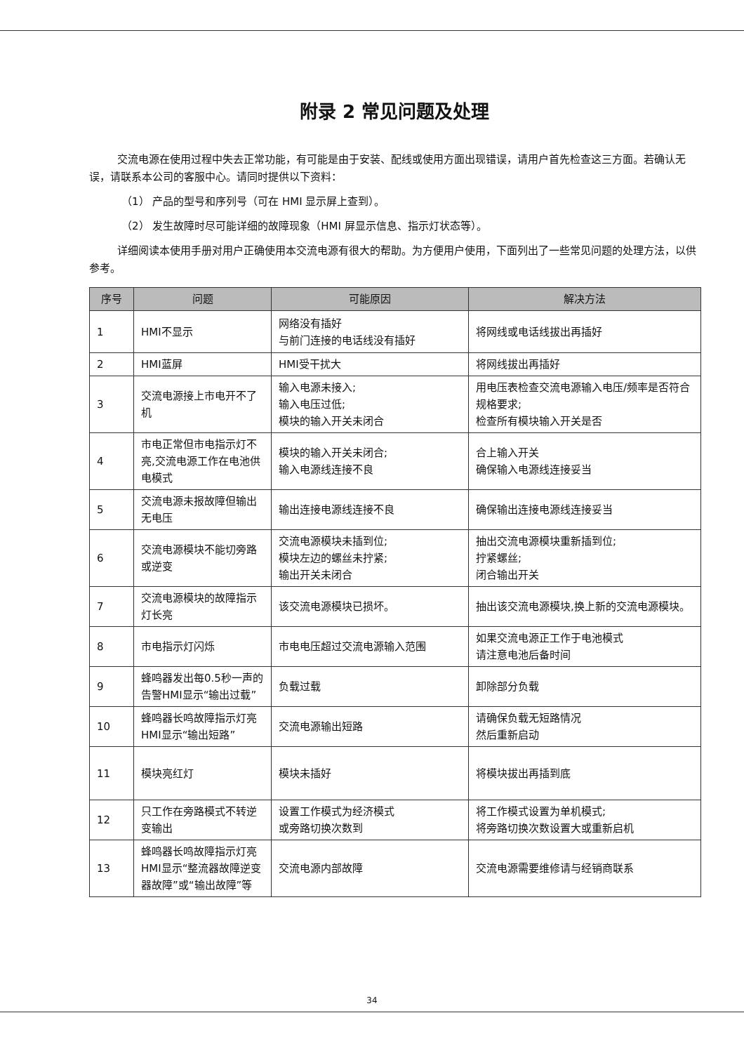附录 2 常见问题及处理
交流电源在使用过程中失去正常功能，有可能是由于安装、配线或使用方面出现错误，请用户首先检查这三方面。若确认无误，请联系本公司的客服中心。请同时提供以下资料：
（1） 产品的型号和序列号（可在 HMI 显示屏上查到）。
（2） 发生故障时尽可能详细的故障现象（HMI 屏显示信息、指示灯状态等）。
详细阅读本使用手册对用户正确使用本交流电源有很大的帮助。为方便用户使用，下面列出了一些常见问题的处理方法，以供参考。
| 序号 | 问题 | 可能原因 | 解决方法 |
| --- | --- | --- | --- |
| 1 | HMI不显示 | 网络没有插好 与前门连接的电话线没有插好 | 将网线或电话线拔出再插好 |
| 2 | HMI蓝屏 | HMI受干扰大 | 将网线拔出再插好 |
| 3 | 交流电源接上市电开不了机 | 输入电源未接入; 输入电压过低; 模块的输入开关未闭合 | 用电压表检查交流电源输入电压/频率是否符合规格要求; 检查所有模块输入开关是否 |
| 4 | 市电正常但市电指示灯不亮,交流电源工作在电池供电模式 | 模块的输入开关未闭合; 输入电源线连接不良 | 合上输入开关 确保输入电源线连接妥当 |
| 5 | 交流电源未报故障但输出无电压 | 输出连接电源线连接不良 | 确保输出连接电源线连接妥当 |
| 6 | 交流电源模块不能切旁路或逆变 | 交流电源模块未插到位; 模块左边的螺丝未拧紧; 输出开关未闭合 | 抽出交流电源模块重新插到位; 拧紧螺丝; 闭合输出开关 |
| 7 | 交流电源模块的故障指示灯长亮 | 该交流电源模块已损坏。 | 抽出该交流电源模块,换上新的交流电源模块。 |
| 8 | 市电指示灯闪烁 | 市电电压超过交流电源输入范围 | 如果交流电源正工作于电池模式 请注意电池后备时间 |
| 9 | 蜂鸣器发出每0.5秒一声的告警HMI显示“输出过载” | 负载过载 | 卸除部分负载 |
| 10 | 蜂鸣器长鸣故障指示灯亮HMI显示“输出短路” | 交流电源输出短路 | 请确保负载无短路情况 然后重新启动 |
| 11 | 模块亮红灯 | 模块未插好 | 将模块拔出再插到底 |
| 12 | 只工作在旁路模式不转逆变输出 | 设置工作模式为经济模式 或旁路切换次数到 | 将工作模式设置为单机模式; 将旁路切换次数设置大或重新启机 |
| 13 | 蜂鸣器长鸣故障指示灯亮HMI显示“整流器故障逆变器故障”或“输出故障”等 | 交流电源内部故障 | 交流电源需要维修请与经销商联系 |
34